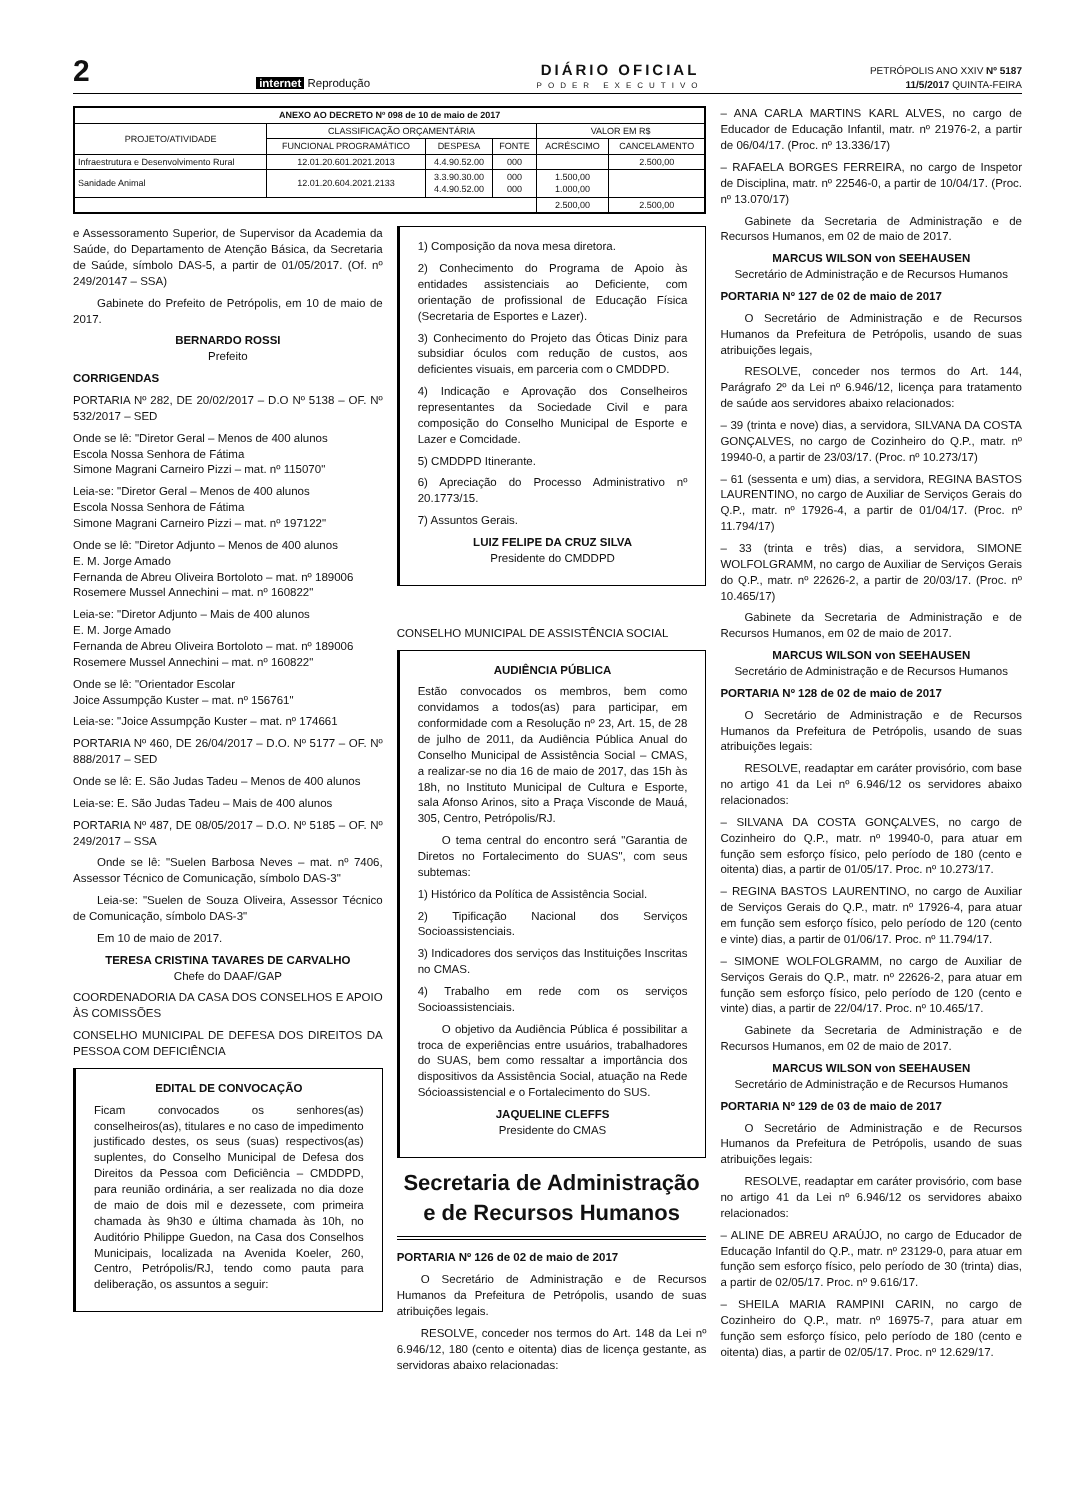2 internet Reprodução
DIÁRIO OFICIAL
PODER EXECUTIVO
PETRÓPOLIS ANO XXIV Nº 5187
11/5/2017 QUINTA-FEIRA
| ANEXO AO DECRETO Nº 098 de 10 de maio de 2017 | | | | | |
| --- | --- | --- | --- | --- | --- |
| PROJETO/ATIVIDADE | CLASSIFICAÇÃO ORÇAMENTÁRIA | | | VALOR EM R$ | |
| | FUNCIONAL PROGRAMÁTICO | DESPESA | FONTE | ACRÉSCIMO | CANCELAMENTO |
| Infraestrutura e Desenvolvimento Rural | 12.01.20.601.2021.2013 | 4.4.90.52.00 | 000 | | 2.500,00 |
| Sanidade Animal | 12.01.20.604.2021.2133 | 3.3.90.30.00 4.4.90.52.00 | 000 000 | 1.500,00 1.000,00 | |
| | | | | 2.500,00 | 2.500,00 |
e Assessoramento Superior, de Supervisor da Academia da Saúde, do Departamento de Atenção Básica, da Secretaria de Saúde, símbolo DAS-5, a partir de 01/05/2017. (Of. nº 249/20147 – SSA)
Gabinete do Prefeito de Petrópolis, em 10 de maio de 2017.
BERNARDO ROSSI
Prefeito
CORRIGENDAS
PORTARIA Nº 282, DE 20/02/2017 – D.O Nº 5138 – OF. Nº 532/2017 – SED
Onde se lê: "Diretor Geral – Menos de 400 alunos
Escola Nossa Senhora de Fátima
Simone Magrani Carneiro Pizzi – mat. nº 115070"
Leia-se: "Diretor Geral – Menos de 400 alunos
Escola Nossa Senhora de Fátima
Simone Magrani Carneiro Pizzi – mat. nº 197122"
Onde se lê: "Diretor Adjunto – Menos de 400 alunos
E. M. Jorge Amado
Fernanda de Abreu Oliveira Bortoloto – mat. nº 189006
Rosemere Mussel Annechini – mat. nº 160822"
Leia-se: "Diretor Adjunto – Mais de 400 alunos
E. M. Jorge Amado
Fernanda de Abreu Oliveira Bortoloto – mat. nº 189006
Rosemere Mussel Annechini – mat. nº 160822"
Onde se lê: "Orientador Escolar
Joice Assumpção Kuster – mat. nº 156761"
Leia-se: "Joice Assumpção Kuster – mat. nº 174661
PORTARIA Nº 460, DE 26/04/2017 – D.O. Nº 5177 – OF. Nº 888/2017 – SED
Onde se lê: E. São Judas Tadeu – Menos de 400 alunos
Leia-se: E. São Judas Tadeu – Mais de 400 alunos
PORTARIA Nº 487, DE 08/05/2017 – D.O. Nº 5185 – OF. Nº 249/2017 – SSA
Onde se lê: "Suelen Barbosa Neves – mat. nº 7406, Assessor Técnico de Comunicação, símbolo DAS-3"
Leia-se: "Suelen de Souza Oliveira, Assessor Técnico de Comunicação, símbolo DAS-3"
Em 10 de maio de 2017.
TERESA CRISTINA TAVARES DE CARVALHO
Chefe do DAAF/GAP
COORDENADORIA DA CASA DOS CONSELHOS E APOIO ÀS COMISSÕES
CONSELHO MUNICIPAL DE DEFESA DOS DIREITOS DA PESSOA COM DEFICIÊNCIA
EDITAL DE CONVOCAÇÃO
Ficam convocados os senhores(as) conselheiros(as), titulares e no caso de impedimento justificado destes, os seus (suas) respectivos(as) suplentes, do Conselho Municipal de Defesa dos Direitos da Pessoa com Deficiência – CMDDPD, para reunião ordinária, a ser realizada no dia doze de maio de dois mil e dezessete, com primeira chamada às 9h30 e última chamada às 10h, no Auditório Philippe Guedon, na Casa dos Conselhos Municipais, localizada na Avenida Koeler, 260, Centro, Petrópolis/RJ, tendo como pauta para deliberação, os assuntos a seguir:
1) Composição da nova mesa diretora.
2) Conhecimento do Programa de Apoio às entidades assistenciais ao Deficiente, com orientação de profissional de Educação Física (Secretaria de Esportes e Lazer).
3) Conhecimento do Projeto das Óticas Diniz para subsidiar óculos com redução de custos, aos deficientes visuais, em parceria com o CMDDPD.
4) Indicação e Aprovação dos Conselheiros representantes da Sociedade Civil e para composição do Conselho Municipal de Esporte e Lazer e Comcidade.
5) CMDDPD Itinerante.
6) Apreciação do Processo Administrativo nº 20.1773/15.
7) Assuntos Gerais.
LUIZ FELIPE DA CRUZ SILVA
Presidente do CMDDPD
CONSELHO MUNICIPAL DE ASSISTÊNCIA SOCIAL
AUDIÊNCIA PÚBLICA
Estão convocados os membros, bem como convidamos a todos(as) para participar, em conformidade com a Resolução nº 23, Art. 15, de 28 de julho de 2011, da Audiência Pública Anual do Conselho Municipal de Assistência Social – CMAS, a realizar-se no dia 16 de maio de 2017, das 15h às 18h, no Instituto Municipal de Cultura e Esporte, sala Afonso Arinos, sito a Praça Visconde de Mauá, 305, Centro, Petrópolis/RJ.
O tema central do encontro será "Garantia de Diretos no Fortalecimento do SUAS", com seus subtemas:
1) Histórico da Política de Assistência Social.
2) Tipificação Nacional dos Serviços Socioassistenciais.
3) Indicadores dos serviços das Instituições Inscritas no CMAS.
4) Trabalho em rede com os serviços Socioassistenciais.
O objetivo da Audiência Pública é possibilitar a troca de experiências entre usuários, trabalhadores do SUAS, bem como ressaltar a importância dos dispositivos da Assistência Social, atuação na Rede Sócioassistencial e o Fortalecimento do SUS.
JAQUELINE CLEFFS
Presidente do CMAS
Secretaria de Administração e de Recursos Humanos
PORTARIA Nº 126 de 02 de maio de 2017
O Secretário de Administração e de Recursos Humanos da Prefeitura de Petrópolis, usando de suas atribuições legais.
RESOLVE, conceder nos termos do Art. 148 da Lei nº 6.946/12, 180 (cento e oitenta) dias de licença gestante, as servidoras abaixo relacionadas:
– ANA CARLA MARTINS KARL ALVES, no cargo de Educador de Educação Infantil, matr. nº 21976-2, a partir de 06/04/17. (Proc. nº 13.336/17)
– RAFAELA BORGES FERREIRA, no cargo de Inspetor de Disciplina, matr. nº 22546-0, a partir de 10/04/17. (Proc. nº 13.070/17)
Gabinete da Secretaria de Administração e de Recursos Humanos, em 02 de maio de 2017.
MARCUS WILSON von SEEHAUSEN
Secretário de Administração e de Recursos Humanos
PORTARIA Nº 127 de 02 de maio de 2017
O Secretário de Administração e de Recursos Humanos da Prefeitura de Petrópolis, usando de suas atribuições legais,
RESOLVE, conceder nos termos do Art. 144, Parágrafo 2º da Lei nº 6.946/12, licença para tratamento de saúde aos servidores abaixo relacionados:
– 39 (trinta e nove) dias, a servidora, SILVANA DA COSTA GONÇALVES, no cargo de Cozinheiro do Q.P., matr. nº 19940-0, a partir de 23/03/17. (Proc. nº 10.273/17)
– 61 (sessenta e um) dias, a servidora, REGINA BASTOS LAURENTINO, no cargo de Auxiliar de Serviços Gerais do Q.P., matr. nº 17926-4, a partir de 01/04/17. (Proc. nº 11.794/17)
– 33 (trinta e três) dias, a servidora, SIMONE WOLFOLGRAMM, no cargo de Auxiliar de Serviços Gerais do Q.P., matr. nº 22626-2, a partir de 20/03/17. (Proc. nº 10.465/17)
Gabinete da Secretaria de Administração e de Recursos Humanos, em 02 de maio de 2017.
MARCUS WILSON von SEEHAUSEN
Secretário de Administração e de Recursos Humanos
PORTARIA Nº 128 de 02 de maio de 2017
O Secretário de Administração e de Recursos Humanos da Prefeitura de Petrópolis, usando de suas atribuições legais:
RESOLVE, readaptar em caráter provisório, com base no artigo 41 da Lei nº 6.946/12 os servidores abaixo relacionados:
– SILVANA DA COSTA GONÇALVES, no cargo de Cozinheiro do Q.P., matr. nº 19940-0, para atuar em função sem esforço físico, pelo período de 180 (cento e oitenta) dias, a partir de 01/05/17. Proc. nº 10.273/17.
– REGINA BASTOS LAURENTINO, no cargo de Auxiliar de Serviços Gerais do Q.P., matr. nº 17926-4, para atuar em função sem esforço físico, pelo período de 120 (cento e vinte) dias, a partir de 01/06/17. Proc. nº 11.794/17.
– SIMONE WOLFOLGRAMM, no cargo de Auxiliar de Serviços Gerais do Q.P., matr. nº 22626-2, para atuar em função sem esforço físico, pelo período de 120 (cento e vinte) dias, a partir de 22/04/17. Proc. nº 10.465/17.
Gabinete da Secretaria de Administração e de Recursos Humanos, em 02 de maio de 2017.
MARCUS WILSON von SEEHAUSEN
Secretário de Administração e de Recursos Humanos
PORTARIA Nº 129 de 03 de maio de 2017
O Secretário de Administração e de Recursos Humanos da Prefeitura de Petrópolis, usando de suas atribuições legais:
RESOLVE, readaptar em caráter provisório, com base no artigo 41 da Lei nº 6.946/12 os servidores abaixo relacionados:
– ALINE DE ABREU ARAÚJO, no cargo de Educador de Educação Infantil do Q.P., matr. nº 23129-0, para atuar em função sem esforço físico, pelo período de 30 (trinta) dias, a partir de 02/05/17. Proc. nº 9.616/17.
– SHEILA MARIA RAMPINI CARIN, no cargo de Cozinheiro do Q.P., matr. nº 16975-7, para atuar em função sem esforço físico, pelo período de 180 (cento e oitenta) dias, a partir de 02/05/17. Proc. nº 12.629/17.